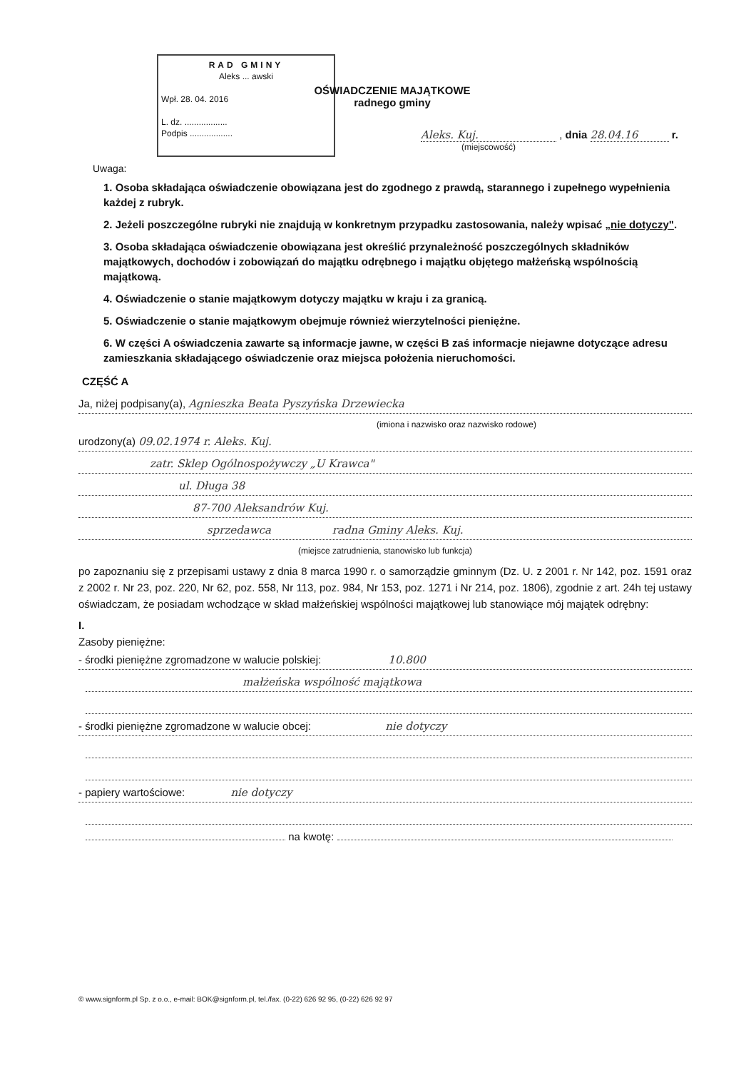RAD GMINY
Aleks ... awski
Wpł. 28. 04. 2016
L. dz. ..................
Podpis ..................
OŚWIADCZENIE MAJĄTKOWE
radnego gminy
Aleks. Kuj. , dnia 28.04.16 r.
(miejscowość)
Uwaga:
1. Osoba składająca oświadczenie obowiązana jest do zgodnego z prawdą, starannego i zupełnego wypełnienia każdej z rubryk.
2. Jeżeli poszczególne rubryki nie znajdują w konkretnym przypadku zastosowania, należy wpisać „nie dotyczy".
3. Osoba składająca oświadczenie obowiązana jest określić przynależność poszczególnych składników majątkowych, dochodów i zobowiązań do majątku odrębnego i majątku objętego małżeńską wspólnością majątkową.
4. Oświadczenie o stanie majątkowym dotyczy majątku w kraju i za granicą.
5. Oświadczenie o stanie majątkowym obejmuje również wierzytelności pieniężne.
6. W części A oświadczenia zawarte są informacje jawne, w części B zaś informacje niejawne dotyczące adresu zamieszkania składającego oświadczenie oraz miejsca położenia nieruchomości.
CZĘŚĆ A
Ja, niżej podpisany(a), Agnieszka Beata Pyszyńska Drzewiecka
(imiona i nazwisko oraz nazwisko rodowe)
urodzony(a) 09.02.1974 r. Aleks. Kuj.
zatr. Sklep Ogólnospożywczy „U Krawca"
ul. Długa 38
87-700 Aleksandrów Kuj.
sprzedawca radna Gminy Aleks. Kuj.
(miejsce zatrudnienia, stanowisko lub funkcja)
po zapoznaniu się z przepisami ustawy z dnia 8 marca 1990 r. o samorządzie gminnym (Dz. U. z 2001 r. Nr 142, poz. 1591 oraz z 2002 r. Nr 23, poz. 220, Nr 62, poz. 558, Nr 113, poz. 984, Nr 153, poz. 1271 i Nr 214, poz. 1806), zgodnie z art. 24h tej ustawy oświadczam, że posiadam wchodzące w skład małżeńskiej wspólności majątkowej lub stanowiące mój majątek odrębny:
I.
Zasoby pieniężne:
- środki pieniężne zgromadzone w walucie polskiej: 10.800
małżeńska wspólność majątkowa
- środki pieniężne zgromadzone w walucie obcej: nie dotyczy
- papiery wartościowe: nie dotyczy
na kwotę:
© www.signform.pl Sp. z o.o., e-mail: BOK@signform.pl, tel./fax. (0-22) 626 92 95, (0-22) 626 92 97